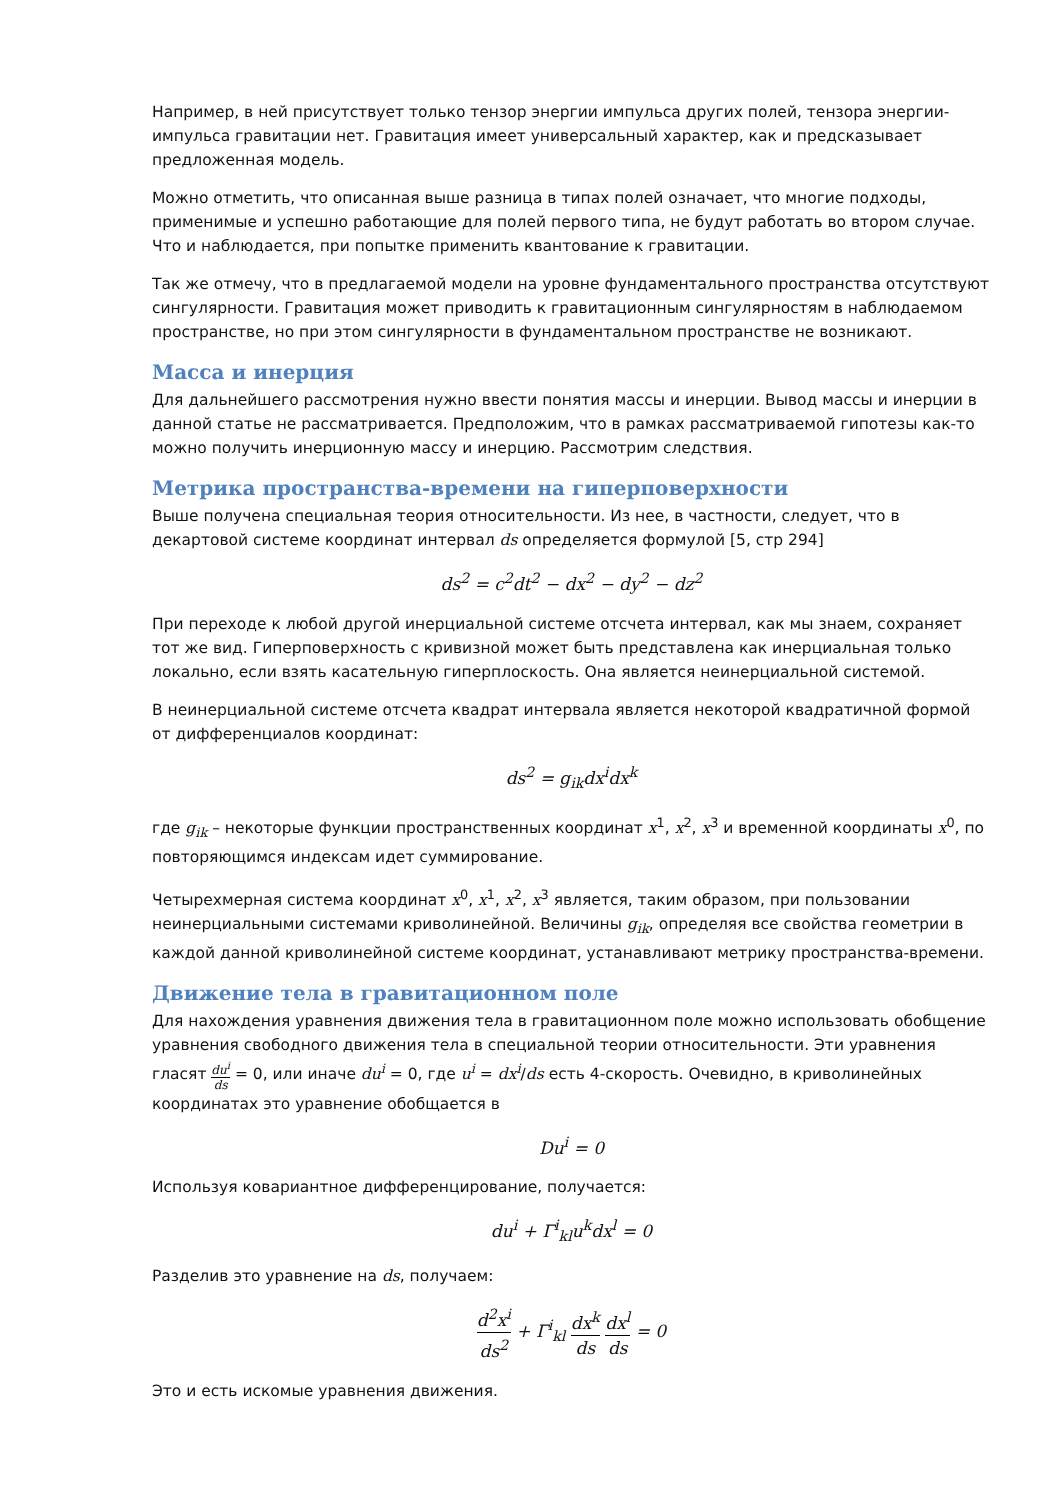Например, в ней присутствует только тензор энергии импульса других полей, тензора энергии-импульса гравитации нет. Гравитация имеет универсальный характер, как и предсказывает предложенная модель.
Можно отметить, что описанная выше разница в типах полей означает, что многие подходы, применимые и успешно работающие для полей первого типа, не будут работать во втором случае. Что и наблюдается, при попытке применить квантование к гравитации.
Так же отмечу, что в предлагаемой модели на уровне фундаментального пространства отсутствуют сингулярности. Гравитация может приводить к гравитационным сингулярностям в наблюдаемом пространстве, но при этом сингулярности в фундаментальном пространстве не возникают.
Масса и инерция
Для дальнейшего рассмотрения нужно ввести понятия массы и инерции. Вывод массы и инерции в данной статье не рассматривается. Предположим, что в рамках рассматриваемой гипотезы как-то можно получить инерционную массу и инерцию. Рассмотрим следствия.
Метрика пространства-времени на гиперповерхности
Выше получена специальная теория относительности. Из нее, в частности, следует, что в декартовой системе координат интервал ds определяется формулой [5, стр 294]
ds<sup>2</sup> = c<sup>2</sup>dt<sup>2</sup> − dx<sup>2</sup> − dy<sup>2</sup> − dz<sup>2</sup>
При переходе к любой другой инерциальной системе отсчета интервал, как мы знаем, сохраняет тот же вид. Гиперповерхность с кривизной может быть представлена как инерциальная только локально, если взять касательную гиперплоскость. Она является неинерциальной системой.
В неинерциальной системе отсчета квадрат интервала является некоторой квадратичной формой от дифференциалов координат:
ds<sup>2</sup> = g<sub>ik</sub>dx<sup>i</sup>dx<sup>k</sup>
где g<sub>ik</sub> – некоторые функции пространственных координат x<sup>1</sup>, x<sup>2</sup>, x<sup>3</sup> и временной координаты x<sup>0</sup>, по повторяющимся индексам идет суммирование.
Четырехмерная система координат x<sup>0</sup>, x<sup>1</sup>, x<sup>2</sup>, x<sup>3</sup> является, таким образом, при пользовании неинерциальными системами криволинейной. Величины g<sub>ik</sub>, определяя все свойства геометрии в каждой данной криволинейной системе координат, устанавливают метрику пространства-времени.
Движение тела в гравитационном поле
Для нахождения уравнения движения тела в гравитационном поле можно использовать обобщение уравнения свободного движения тела в специальной теории относительности. Эти уравнения гласят du<sup>i</sup> ds = 0, или иначе du<sup>i</sup> = 0, где u<sup>i</sup> = dx<sup>i</sup>/ds есть 4-скорость. Очевидно, в криволинейных координатах это уравнение обобщается в
Du<sup>i</sup> = 0
Используя ковариантное дифференцирование, получается:
du<sup>i</sup> + Γ<sup>i</sup><sub>kl</sub>u<sup>k</sup>dx<sup>l</sup> = 0
Разделив это уравнение на ds, получаем:
d<sup>2</sup>x<sup>i</sup> ds<sup>2</sup> + Γ<sup>i</sup><sub>kl</sub> dx<sup>k</sup> ds dx<sup>l</sup> ds = 0
Это и есть искомые уравнения движения.